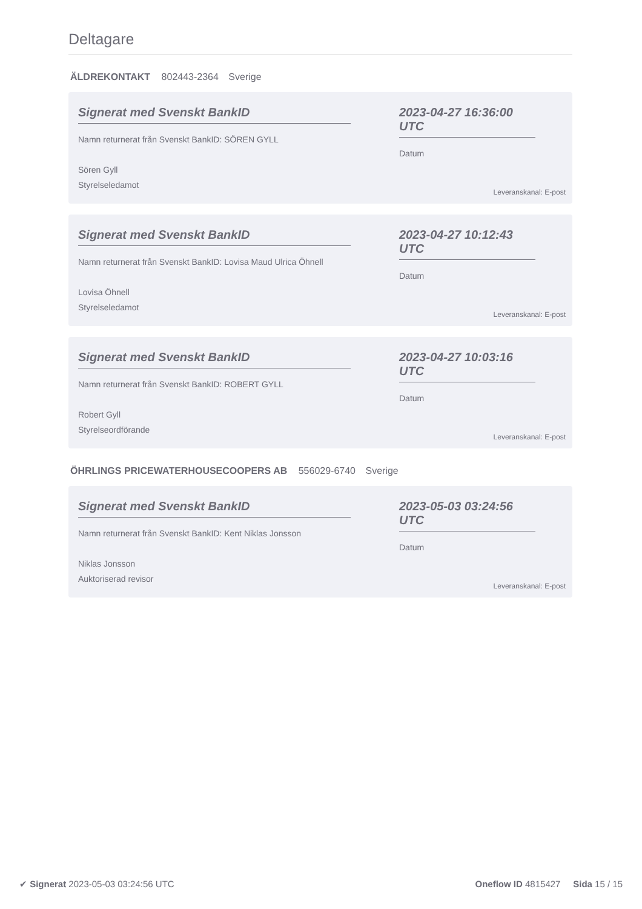Deltagare
ÄLDREKONTAKT 802443-2364 Sverige
Signerat med Svenskt BankID
Namn returnerat från Svenskt BankID: SÖREN GYLL
Sören Gyll
Styrelseledamot
2023-04-27 16:36:00 UTC
Datum
Leveranskanal: E-post
Signerat med Svenskt BankID
Namn returnerat från Svenskt BankID: Lovisa Maud Ulrica Öhnell
Lovisa Öhnell
Styrelseledamot
2023-04-27 10:12:43 UTC
Datum
Leveranskanal: E-post
Signerat med Svenskt BankID
Namn returnerat från Svenskt BankID: ROBERT GYLL
Robert Gyll
Styrelseordförande
2023-04-27 10:03:16 UTC
Datum
Leveranskanal: E-post
ÖHRLINGS PRICEWATERHOUSECOOPERS AB 556029-6740 Sverige
Signerat med Svenskt BankID
Namn returnerat från Svenskt BankID: Kent Niklas Jonsson
Niklas Jonsson
Auktoriserad revisor
2023-05-03 03:24:56 UTC
Datum
Leveranskanal: E-post
✔ Signerat 2023-05-03 03:24:56 UTC
Oneflow ID 4815427 Sida 15 / 15